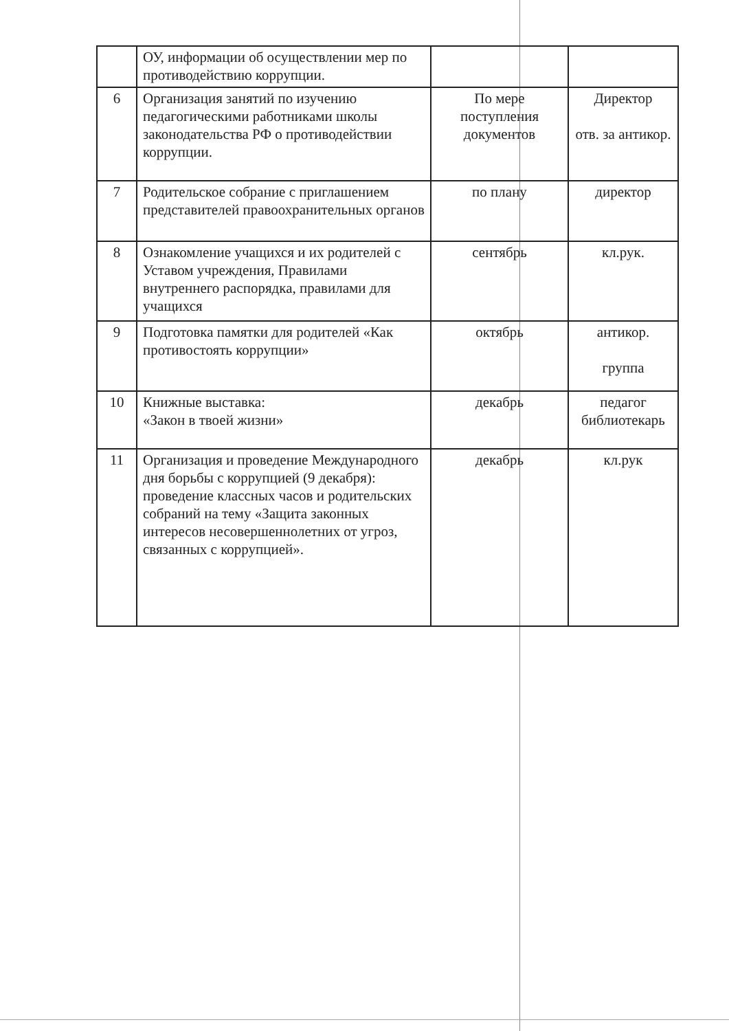| | ОУ, информации об осуществлении мер по противодействию коррупции. | | |
| 6 | Организация занятий по изучению педагогическими работниками школы законодательства РФ о противодействии коррупции. | По мере поступления документов | Директор отв. за антикор. |
| 7 | Родительское собрание с приглашением представителей правоохранительных органов | по плану | директор |
| 8 | Ознакомление учащихся и их родителей с Уставом учреждения, Правилами внутреннего распорядка, правилами для учащихся | сентябрь | кл.рук. |
| 9 | Подготовка памятки для родителей «Как противостоять коррупции» | октябрь | антикор. группа |
| 10 | Книжные выставка: «Закон в твоей жизни» | декабрь | педагог библиотекарь |
| 11 | Организация и проведение Международного дня борьбы с коррупцией (9 декабря): проведение классных часов и родительских собраний на тему «Защита законных интересов несовершеннолетних от угроз, связанных с коррупцией». | декабрь | кл.рук |